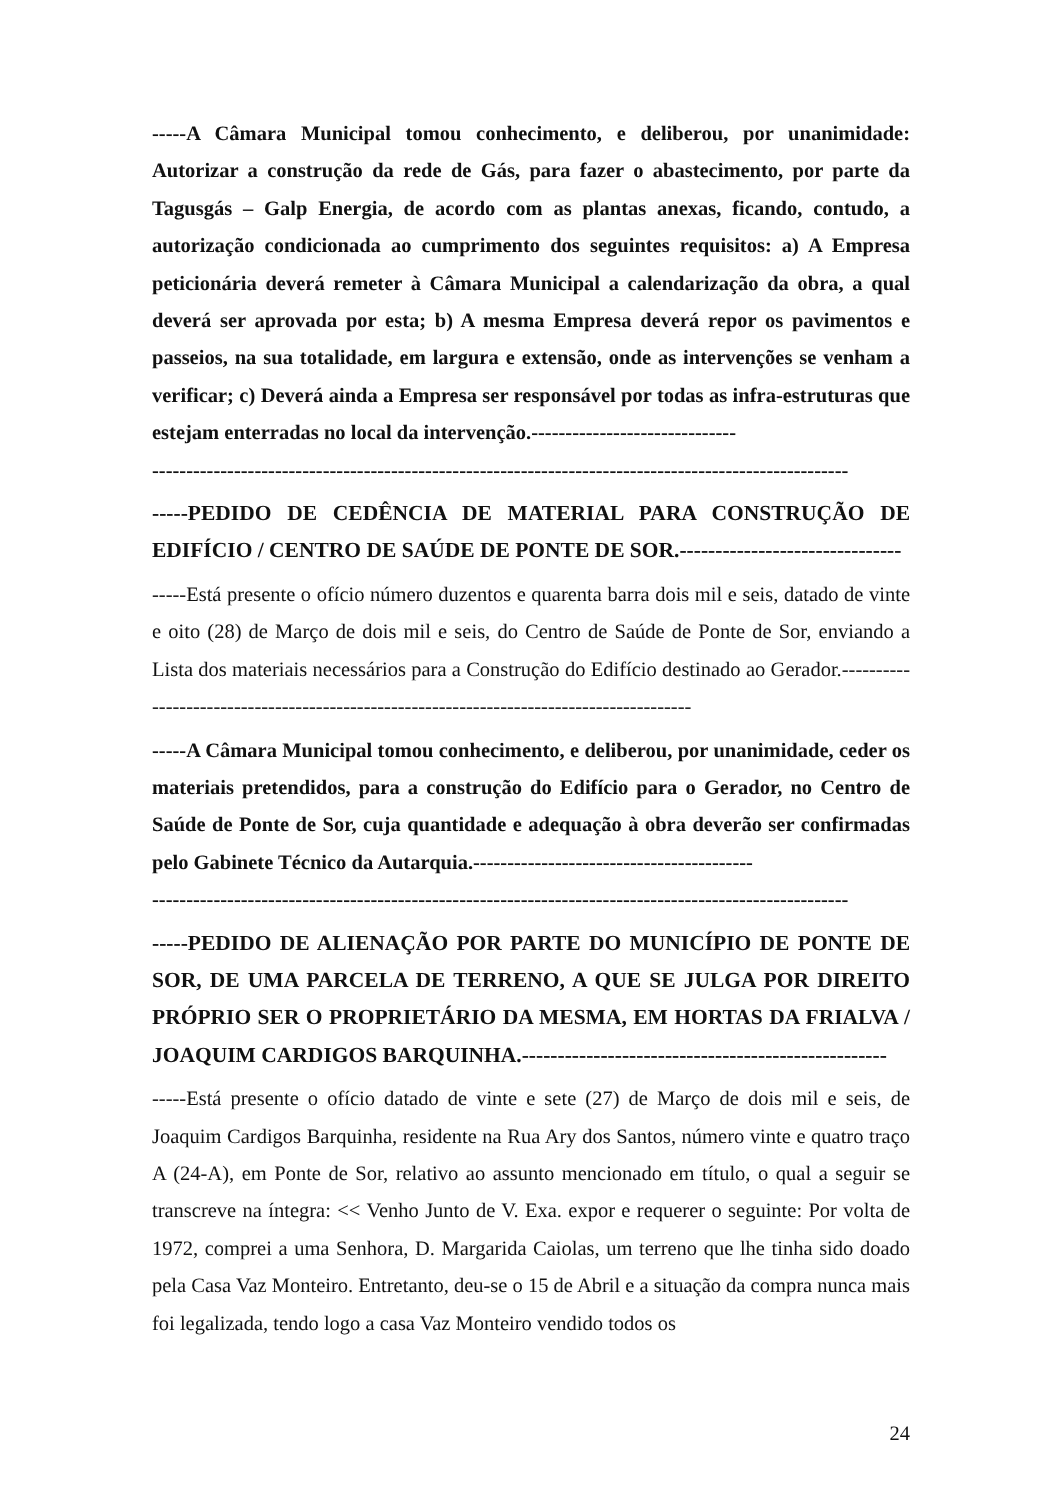-----A Câmara Municipal tomou conhecimento, e deliberou, por unanimidade: Autorizar a construção da rede de Gás, para fazer o abastecimento, por parte da Tagusgás – Galp Energia, de acordo com as plantas anexas, ficando, contudo, a autorização condicionada ao cumprimento dos seguintes requisitos: a) A Empresa peticionária deverá remeter à Câmara Municipal a calendarização da obra, a qual deverá ser aprovada por esta; b) A mesma Empresa deverá repor os pavimentos e passeios, na sua totalidade, em largura e extensão, onde as intervenções se venham a verificar; c) Deverá ainda a Empresa ser responsável por todas as infra-estruturas que estejam enterradas no local da intervenção.------------------------------
------------------------------------------------------------------------------------------------------
-----PEDIDO DE CEDÊNCIA DE MATERIAL PARA CONSTRUÇÃO DE EDIFÍCIO / CENTRO DE SAÚDE DE PONTE DE SOR.-------------------------------
-----Está presente o ofício número duzentos e quarenta barra dois mil e seis, datado de vinte e oito (28) de Março de dois mil e seis, do Centro de Saúde de Ponte de Sor, enviando a Lista dos materiais necessários para a Construção do Edifício destinado ao Gerador.-----------------------------------------------------------------------------------------
-----A Câmara Municipal tomou conhecimento, e deliberou, por unanimidade, ceder os materiais pretendidos, para a construção do Edifício para o Gerador, no Centro de Saúde de Ponte de Sor, cuja quantidade e adequação à obra deverão ser confirmadas pelo Gabinete Técnico da Autarquia.-----------------------------------------
------------------------------------------------------------------------------------------------------
-----PEDIDO DE ALIENAÇÃO POR PARTE DO MUNICÍPIO DE PONTE DE SOR, DE UMA PARCELA DE TERRENO, A QUE SE JULGA POR DIREITO PRÓPRIO SER O PROPRIETÁRIO DA MESMA, EM HORTAS DA FRIALVA / JOAQUIM CARDIGOS BARQUINHA.---------------------------------------------------
-----Está presente o ofício datado de vinte e sete (27) de Março de dois mil e seis, de Joaquim Cardigos Barquinha, residente na Rua Ary dos Santos, número vinte e quatro traço A (24-A), em Ponte de Sor, relativo ao assunto mencionado em título, o qual a seguir se transcreve na íntegra: << Venho Junto de V. Exa. expor e requerer o seguinte: Por volta de 1972, comprei a uma Senhora, D. Margarida Caiolas, um terreno que lhe tinha sido doado pela Casa Vaz Monteiro. Entretanto, deu-se o 15 de Abril e a situação da compra nunca mais foi legalizada, tendo logo a casa Vaz Monteiro vendido todos os
24